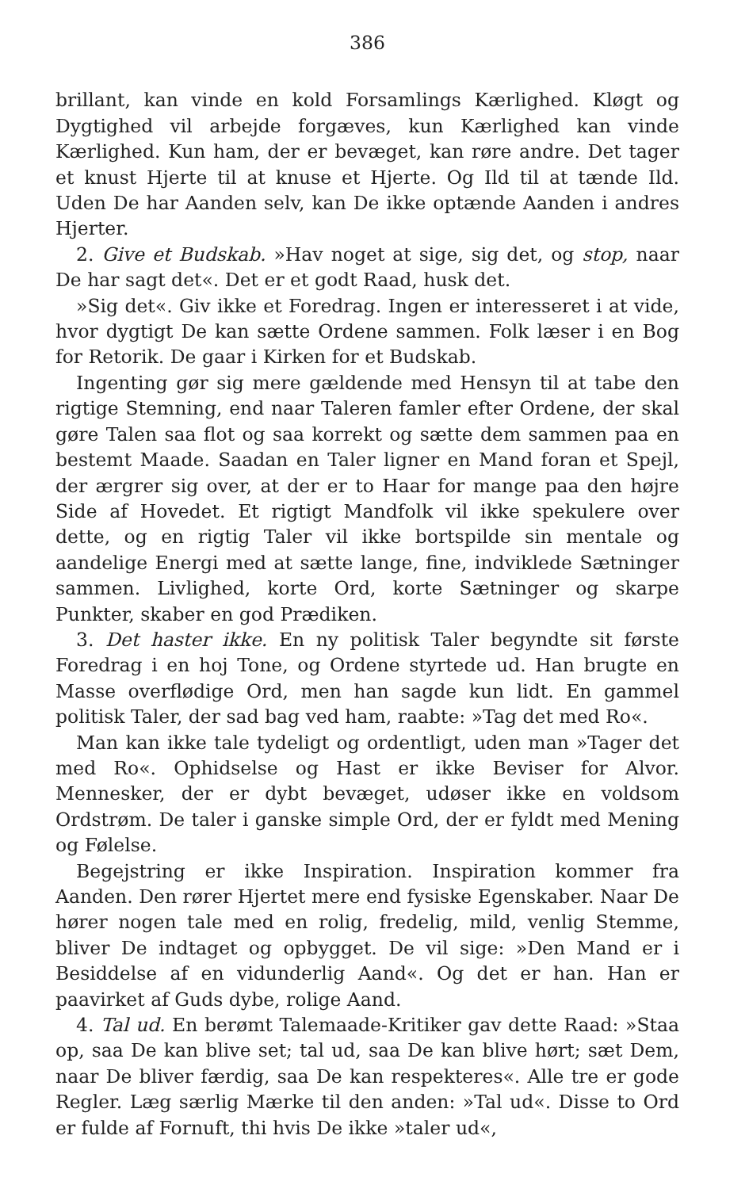386
brillant, kan vinde en kold Forsamlings Kærlighed. Kløgt og Dygtighed vil arbejde forgæves, kun Kærlighed kan vinde Kærlighed. Kun ham, der er bevæget, kan røre andre. Det tager et knust Hjerte til at knuse et Hjerte. Og Ild til at tænde Ild. Uden De har Aanden selv, kan De ikke optænde Aanden i andres Hjerter.
2. Give et Budskab. »Hav noget at sige, sig det, og stop, naar De har sagt det«. Det er et godt Raad, husk det.
»Sig det«. Giv ikke et Foredrag. Ingen er interesseret i at vide, hvor dygtigt De kan sætte Ordene sammen. Folk læser i en Bog for Retorik. De gaar i Kirken for et Budskab.
Ingenting gør sig mere gældende med Hensyn til at tabe den rigtige Stemning, end naar Taleren famler efter Ordene, der skal gøre Talen saa flot og saa korrekt og sætte dem sammen paa en bestemt Maade. Saadan en Taler ligner en Mand foran et Spejl, der ærgrer sig over, at der er to Haar for mange paa den højre Side af Hovedet. Et rigtigt Mandfolk vil ikke spekulere over dette, og en rigtig Taler vil ikke bortspilde sin mentale og aandelige Energi med at sætte lange, fine, indviklede Sætninger sammen. Livlighed, korte Ord, korte Sætninger og skarpe Punkter, skaber en god Prædiken.
3. Det haster ikke. En ny politisk Taler begyndte sit første Foredrag i en hoj Tone, og Ordene styrtede ud. Han brugte en Masse overflødige Ord, men han sagde kun lidt. En gammel politisk Taler, der sad bag ved ham, raabte: »Tag det med Ro«.
Man kan ikke tale tydeligt og ordentligt, uden man »Tager det med Ro«. Ophidselse og Hast er ikke Beviser for Alvor. Mennesker, der er dybt bevæget, udøser ikke en voldsom Ordstrøm. De taler i ganske simple Ord, der er fyldt med Mening og Følelse.
Begejstring er ikke Inspiration. Inspiration kommer fra Aanden. Den rører Hjertet mere end fysiske Egenskaber. Naar De hører nogen tale med en rolig, fredelig, mild, venlig Stemme, bliver De indtaget og opbygget. De vil sige: »Den Mand er i Besiddelse af en vidunderlig Aand«. Og det er han. Han er paavirket af Guds dybe, rolige Aand.
4. Tal ud. En berømt Talemaade-Kritiker gav dette Raad: »Staa op, saa De kan blive set; tal ud, saa De kan blive hørt; sæt Dem, naar De bliver færdig, saa De kan respekteres«. Alle tre er gode Regler. Læg særlig Mærke til den anden: »Tal ud«. Disse to Ord er fulde af Fornuft, thi hvis De ikke »taler ud«,